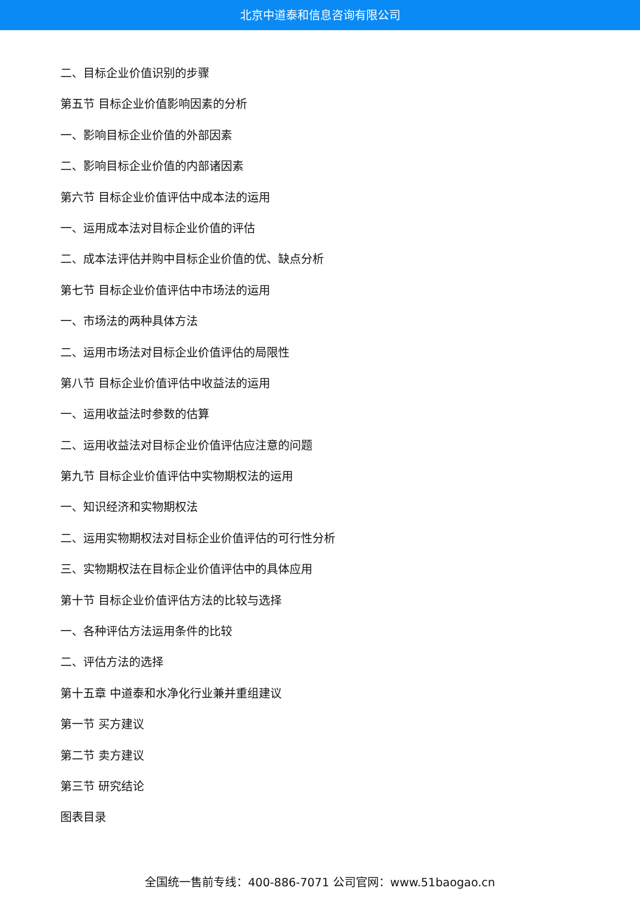北京中道泰和信息咨询有限公司
二、目标企业价值识别的步骤
第五节 目标企业价值影响因素的分析
一、影响目标企业价值的外部因素
二、影响目标企业价值的内部诸因素
第六节 目标企业价值评估中成本法的运用
一、运用成本法对目标企业价值的评估
二、成本法评估并购中目标企业价值的优、缺点分析
第七节 目标企业价值评估中市场法的运用
一、市场法的两种具体方法
二、运用市场法对目标企业价值评估的局限性
第八节 目标企业价值评估中收益法的运用
一、运用收益法时参数的估算
二、运用收益法对目标企业价值评估应注意的问题
第九节 目标企业价值评估中实物期权法的运用
一、知识经济和实物期权法
二、运用实物期权法对目标企业价值评估的可行性分析
三、实物期权法在目标企业价值评估中的具体应用
第十节 目标企业价值评估方法的比较与选择
一、各种评估方法运用条件的比较
二、评估方法的选择
第十五章 中道泰和水净化行业兼并重组建议
第一节 买方建议
第二节 卖方建议
第三节 研究结论
图表目录
全国统一售前专线：400-886-7071 公司官网：www.51baogao.cn